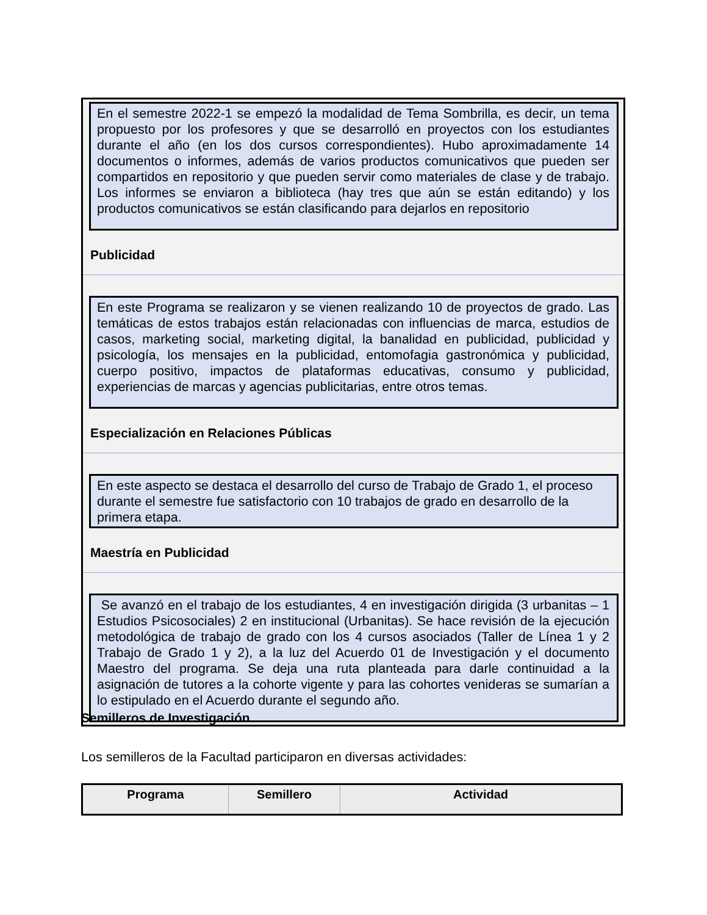En el semestre 2022-1 se empezó la modalidad de Tema Sombrilla, es decir, un tema propuesto por los profesores y que se desarrolló en proyectos con los estudiantes durante el año (en los dos cursos correspondientes). Hubo aproximadamente 14 documentos o informes, además de varios productos comunicativos que pueden ser compartidos en repositorio y que pueden servir como materiales de clase y de trabajo. Los informes se enviaron a biblioteca (hay tres que aún se están editando) y los productos comunicativos se están clasificando para dejarlos en repositorio
Publicidad
En este Programa se realizaron y se vienen realizando 10 de proyectos de grado. Las temáticas de estos trabajos están relacionadas con influencias de marca, estudios de casos, marketing social, marketing digital, la banalidad en publicidad, publicidad y psicología, los mensajes en la publicidad, entomofagia gastronómica y publicidad, cuerpo positivo, impactos de plataformas educativas, consumo y publicidad, experiencias de marcas y agencias publicitarias, entre otros temas.
Especialización en Relaciones Públicas
En este aspecto se destaca el desarrollo del curso de Trabajo de Grado 1, el proceso durante el semestre fue satisfactorio con 10 trabajos de grado en desarrollo de la primera etapa.
Maestría en Publicidad
Se avanzó en el trabajo de los estudiantes, 4 en investigación dirigida (3 urbanitas – 1 Estudios Psicosociales) 2 en institucional (Urbanitas). Se hace revisión de la ejecución metodológica de trabajo de grado con los 4 cursos asociados (Taller de Línea 1 y 2 Trabajo de Grado 1 y 2), a la luz del Acuerdo 01 de Investigación y el documento Maestro del programa. Se deja una ruta planteada para darle continuidad a la asignación de tutores a la cohorte vigente y para las cohortes venideras se sumarían a lo estipulado en el Acuerdo durante el segundo año.
Semilleros de Investigación
Los semilleros de la Facultad participaron en diversas actividades:
| Programa | Semillero | Actividad |
| --- | --- | --- |